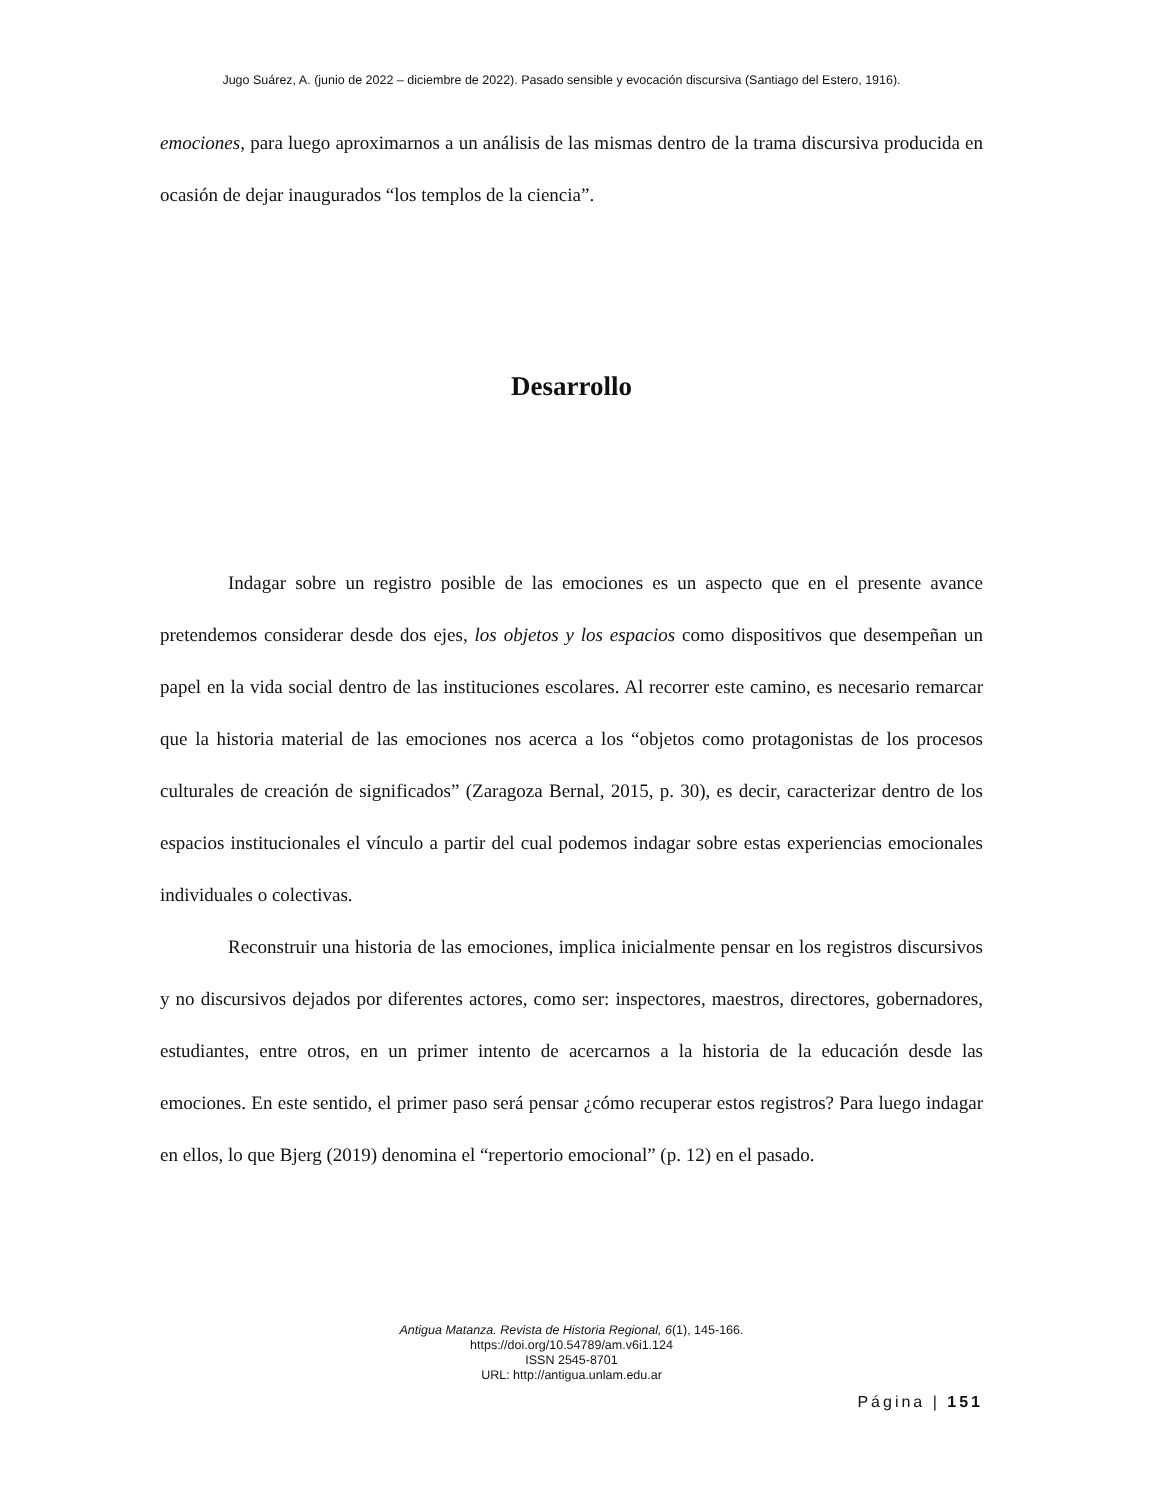Jugo Suárez, A. (junio de 2022 – diciembre de 2022). Pasado sensible y evocación discursiva (Santiago del Estero, 1916).
emociones, para luego aproximarnos a un análisis de las mismas dentro de la trama discursiva producida en ocasión de dejar inaugurados “los templos de la ciencia”.
Desarrollo
Indagar sobre un registro posible de las emociones es un aspecto que en el presente avance pretendemos considerar desde dos ejes, los objetos y los espacios como dispositivos que desempeñan un papel en la vida social dentro de las instituciones escolares. Al recorrer este camino, es necesario remarcar que la historia material de las emociones nos acerca a los “objetos como protagonistas de los procesos culturales de creación de significados” (Zaragoza Bernal, 2015, p. 30), es decir, caracterizar dentro de los espacios institucionales el vínculo a partir del cual podemos indagar sobre estas experiencias emocionales individuales o colectivas.
Reconstruir una historia de las emociones, implica inicialmente pensar en los registros discursivos y no discursivos dejados por diferentes actores, como ser: inspectores, maestros, directores, gobernadores, estudiantes, entre otros, en un primer intento de acercarnos a la historia de la educación desde las emociones. En este sentido, el primer paso será pensar ¿cómo recuperar estos registros? Para luego indagar en ellos, lo que Bjerg (2019) denomina el “repertorio emocional” (p. 12) en el pasado.
Antigua Matanza. Revista de Historia Regional, 6(1), 145-166.
https://doi.org/10.54789/am.v6i1.124
ISSN 2545-8701
URL: http://antigua.unlam.edu.ar
Página | 151